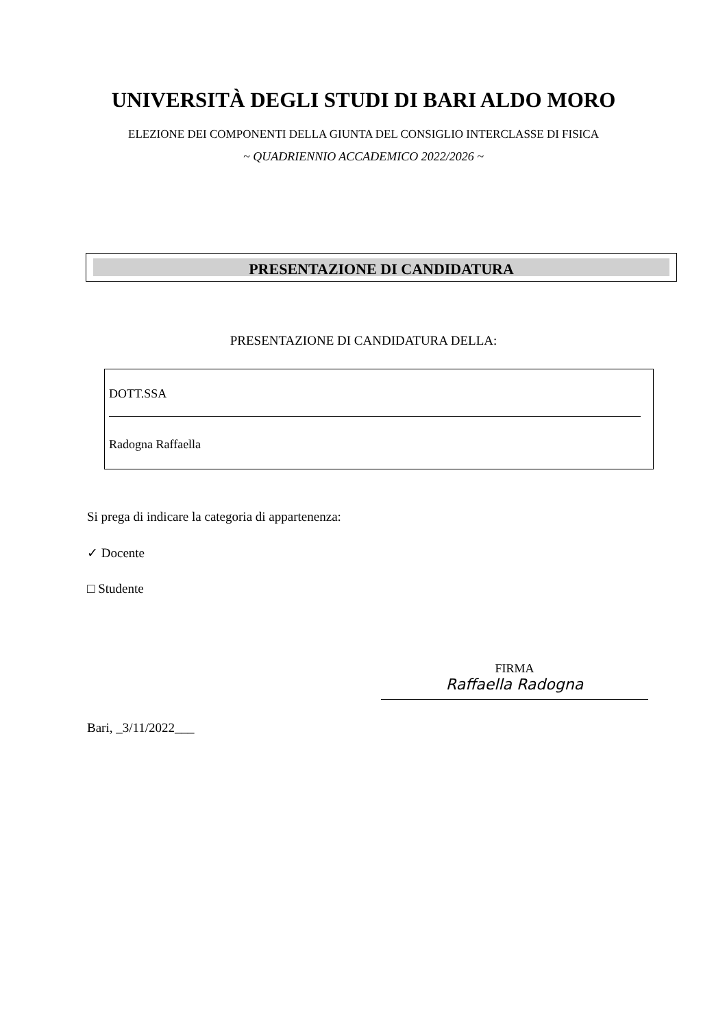UNIVERSITÀ DEGLI STUDI DI BARI ALDO MORO
ELEZIONE DEI COMPONENTI DELLA GIUNTA DEL CONSIGLIO INTERCLASSE DI FISICA
~ QUADRIENNIO ACCADEMICO 2022/2026 ~
PRESENTAZIONE DI CANDIDATURA
PRESENTAZIONE DI CANDIDATURA DELLA:
DOTT.SSA
Radogna Raffaella
Si prega di indicare la categoria di appartenenza:
✓ Docente
□ Studente
FIRMA
Raffaella Radogna
Bari, _3/11/2022___